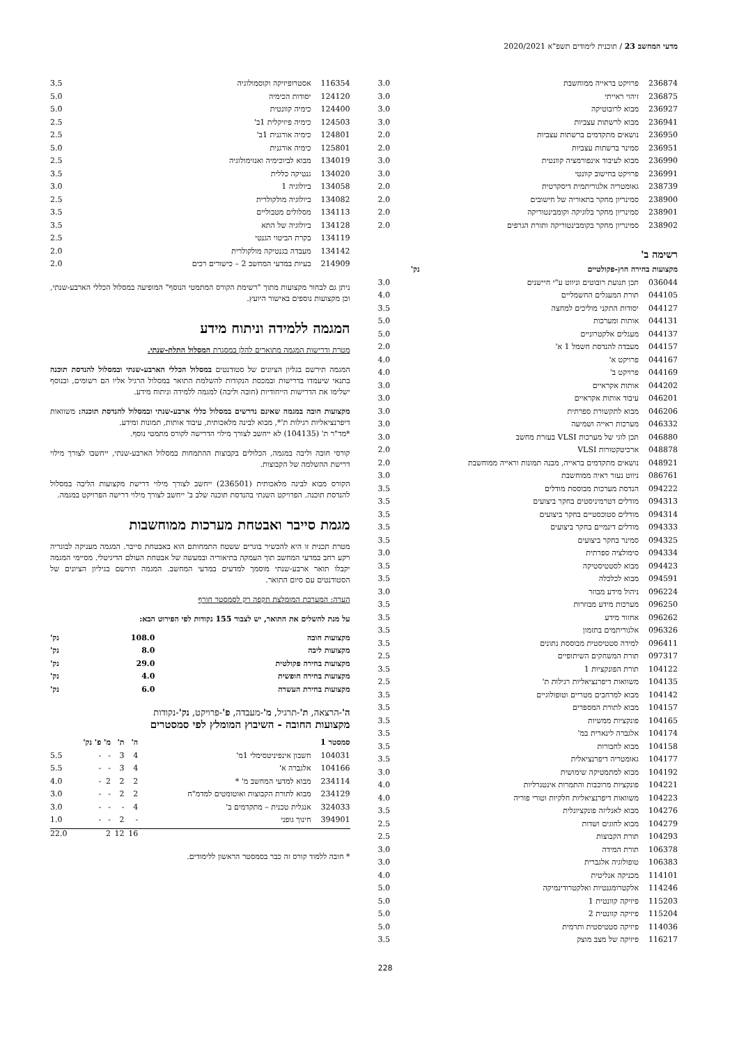מדעי המחשב 23 / תוכנית לימודים תשפ"א 2020/2021
| 236874 | פרויקט בראייה ממוחשבת | 3.0 |
| 236875 | זיהוי ראייתי | 3.0 |
| 236927 | מבוא לרובוטיקה | 3.0 |
| 236941 | מבוא לרשתות עצביות | 3.0 |
| 236950 | נושאים מתקדמים ברשתות עצביות | 2.0 |
| 236951 | סמינר ברשתות עצביות | 2.0 |
| 236990 | מבוא לעיבוד אינפורמציה קוונטית | 3.0 |
| 236991 | פרויקט בחישוב קוונטי | 3.0 |
| 238739 | גאומטריה אלגוריתמית דיסקרטית | 2.0 |
| 238900 | סמינריון מחקר בתאוריה של חישובים | 2.0 |
| 238901 | סמינריון מחקר בלוגיקה וקומבינטוריקה | 2.0 |
| 238902 | סמינריון מחקר בקומבינטוריקה ותורת הגרפים | 2.0 |
רשימה ב'
| מקצועות בחירה חוץ-פקולטיים | | נק' |
| --- | --- | --- |
| 036044 | תכן תנועת רובוטים וניווט ע"י חיישנים | 3.0 |
| 044105 | תורת המעגלים החשמליים | 4.0 |
| 044127 | יסודות התקני מוליכים למחצה | 3.5 |
| 044131 | אותות ומערכות | 5.0 |
| 044137 | מעגלים אלקטרוניים | 5.0 |
| 044157 | מעבדה להנדסת חשמל 1 א' | 2.0 |
| 044167 | פרויקט א' | 4.0 |
| 044169 | פרויקט ב' | 4.0 |
| 044202 | אותות אקראיים | 3.0 |
| 046201 | עיבוד אותות אקראיים | 3.0 |
| 046206 | מבוא לתקשורת ספרתית | 3.0 |
| 046332 | מערכות ראייה ושמיעה | 3.0 |
| 046880 | תכן לוגי של מערכות VLSI בעזרת מחשב | 3.0 |
| 048878 | ארכיטקטורות VLSI | 2.0 |
| 048921 | נושאים מתקדמים בראייה, מבנה תמונות וראייה ממוחשבת | 2.0 |
| 086761 | ניווט נעזר ראיה ממוחשבת | 3.0 |
| 094222 | הנדסת מערכות מבוססת מודלים | 3.5 |
| 094313 | מודלים דטרמיניסטים בחקר ביצועים | 3.5 |
| 094314 | מודלים סטוכסטיים בחקר ביצועים | 3.5 |
| 094333 | מודלים דינמיים בחקר ביצועים | 3.5 |
| 094325 | סמינר בחקר ביצועים | 3.5 |
| 094334 | סימולציה ספרתית | 3.0 |
| 094423 | מבוא לסטטיסטיקה | 3.5 |
| 094591 | מבוא לכלכלה | 3.5 |
| 096224 | ניהול מידע מבוזר | 3.0 |
| 096250 | מערכות מידע מבוזרות | 3.5 |
| 096262 | אחזור מידע | 3.5 |
| 096326 | אלגוריתמים בתזמון | 3.5 |
| 096411 | למידה סטטיסטית מבוססת נתונים | 3.5 |
| 097317 | תורת המשחקים השיתופיים | 2.5 |
| 104122 | תורת הפונקציות 1 | 3.5 |
| 104135 | משוואות דיפרנציאליות רגילות ת' | 2.5 |
| 104142 | מבוא למרחבים מטריים וטופולוגיים | 3.5 |
| 104157 | מבוא לתורת המספרים | 3.5 |
| 104165 | פונקציות ממשיות | 3.5 |
| 104174 | אלגברה לינארית במ' | 3.5 |
| 104158 | מבוא לחבורות | 3.5 |
| 104177 | גאומטריה דיפרנציאלית | 3.5 |
| 104192 | מבוא למתמטיקה שימושית | 3.0 |
| 104221 | פונקציות מרוכבות והתמרות אינטגרליות | 4.0 |
| 104223 | משוואות דיפרנציאליות חלקיות וטורי פוריה | 4.0 |
| 104276 | מבוא לאנליזה פונקציונלית | 3.5 |
| 104279 | מבוא לחוגים ושדות | 2.5 |
| 104293 | תורת הקבוצות | 2.5 |
| 106378 | תורת המידה | 3.0 |
| 106383 | טופולוגיה אלגברית | 3.0 |
| 114101 | מכניקה אנליטית | 4.0 |
| 114246 | אלקטרומגנטיות ואלקטרודינמיקה | 5.0 |
| 115203 | פיזיקה קוונטית 1 | 5.0 |
| 115204 | פיזיקה קוונטית 2 | 5.0 |
| 114036 | פיזיקה סטטיסטית ותרמית | 5.0 |
| 116217 | פיזיקה של מצב מוצק | 3.5 |
228
| 116354 | אסטרופיזיקה וקוסמולוגיה | 3.5 |
| 124120 | יסודות הכימיה | 5.0 |
| 124400 | כימיה קוונטית | 5.0 |
| 124503 | כימיה פיזיקלית 1ב' | 2.5 |
| 124801 | כימיה אורגנית 1ב' | 2.5 |
| 125801 | כימיה אורגנית | 5.0 |
| 134019 | מבוא לביוכימיה ואנזימולוגיה | 2.5 |
| 134020 | גנטיקה כללית | 3.5 |
| 134058 | ביולוגיה 1 | 3.0 |
| 134082 | ביולוגיה מולקולרית | 2.5 |
| 134113 | מסלולים מטבוליים | 3.5 |
| 134128 | ביולוגיה של התא | 3.5 |
| 134119 | בקרת הביטוי הגנטי | 2.5 |
| 134142 | מעבדה בגנטיקה מולקולרית | 2.0 |
| 214909 | בעיות במדעי המחשב 2 – כישורים רכים | 2.0 |
ניתן גם לבחור מקצועות מתוך "רשימת הקורס המתמטי הנוסף" המופיעה במסלול הכללי הארבע-שנתי, וכן מקצועות נוספים באישור היועץ.
המגמה ללמידה וניתוח מידע
מטרת ודרישות המגמה מתוארים להלן במסגרת המסלול התלת-שנתי.
המגמה תירשם בגליון הציונים של סטודנטים במסלול הכללי הארבע-שנתי ובמסלול להנדסת תוכנה בתנאי שיעמדו בדרישות ובמכסת הנקודות להשלמת התואר במסלול הרגיל אליו הם רשומים, ובנוסף ישלימו את הדרישות הייחודיות (חובה וליבה) למגמה ללמידה וניתוח מידע.
מקצועות חובה במגמה שאינם נדרשים במסלול כללי ארבע-שנתי ובמסלול להנדסת תוכנה: משוואות דיפרנציאליות רגילות ת'*, מבוא לבינה מלאכותית, עיבוד אותות, תמונות ומידע.
*מד"ר ת' (104135) לא ייחשב לצורך מילוי הדרישה לקורס מתמטי נוסף.
קורסי חובה וליבה במגמה, הכלולים בקבוצות ההתמחות במסלול הארבע-שנתי, ייחשבו לצורך מילוי דרישת ההשלמה של הקבוצות.
הקורס מבוא לבינה מלאכותית (236501) ייחשב לצורך מילוי דרישת מקצועות הליבה במסלול להנדסת תוכנה. הפרויקט השנתי בהנדסת תוכנה שלב ב' ייחשב לצורך מילוי דרישה הפרויקט במגמה.
מגמת סייבר ואבטחת מערכות ממוחשבות
מטרת תכנית זו היא להכשיר בוגרים ששטח התמחותם הוא באבטחת סייבר. המגמה מעניקה לבוגריה רקע רחב במדעי המחשב תוך העמקה בתיאוריה ובמעשה של אבטחת העולם הדיגיטלי. מסיימי המגמה יקבלו תואר ארבע-שנתי מוסמך למדעים במדעי המחשב. המגמה תירשם בגיליון הציונים של הסטודנטים עם סיום התואר.
הערה: המערכת המומלצת תקפה רק לסמסטר חורף
על מנת להשלים את התואר, יש לצבור 155 נקודות לפי הפירוט הבא:
| מקצועות חובה | 108.0 | נק' |
| מקצועות ליבה | 8.0 | נק' |
| מקצועות בחירה פקולטית | 29.0 | נק' |
| מקצועות בחירה חופשית | 4.0 | נק' |
| מקצועות בחירת העשרה | 6.0 | נק' |
ה'-הרצאה, ת'-תרגיל, מ'-מעבדה, פ'-פרויקט, נק'-נקודות
מקצועות החובה - השיבוץ המומלץ לפי סמסטרים
| סמסטר 1 | | ה' | ת' | מ' | פ' | נק' |
| --- | --- | --- | --- | --- | --- | --- |
| 104031 | חשבון אינפיניטסימלי 1מ' | 4 | 3 | - | - | 5.5 |
| 104166 | אלגברה א' | 4 | 3 | - | - | 5.5 |
| 234114 | מבוא למדעי המחשב מ' * | 2 | 2 | 2 | - | 4.0 |
| 234129 | מבוא לתורת הקבוצות ואוטומטים למדמ"ח | 2 | 2 | - | - | 3.0 |
| 324033 | אנגלית טכנית – מתקדמים ב' | 4 | - | - | - | 3.0 |
| 394901 | חינוך גופני | - | 2 | - | - | 1.0 |
| | | 16 | 12 | 2 | | 22.0 |
* חובה ללמוד קורס זה כבר בסמסטר הראשון ללימודים.